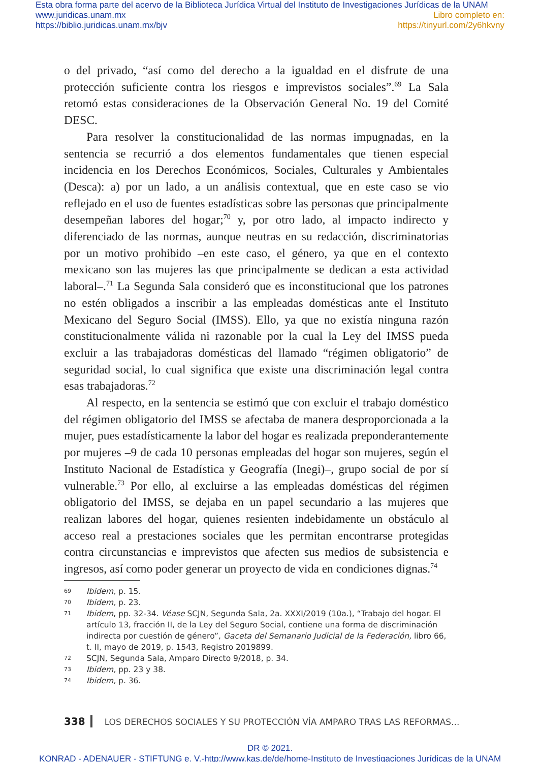Esta obra forma parte del acervo de la Biblioteca Jurídica Virtual del Instituto de Investigaciones Jurídicas de la UNAM
www.juridicas.unam.mx Libro completo en:
https://biblio.juridicas.unam.mx/bjv https://tinyurl.com/2y6hkvny
o del privado, “así como del derecho a la igualdad en el disfrute de una protección suficiente contra los riesgos e imprevistos sociales”.<sup>69</sup> La Sala retomó estas consideraciones de la Observación General No. 19 del Comité DESC.
Para resolver la constitucionalidad de las normas impugnadas, en la sentencia se recurrió a dos elementos fundamentales que tienen especial incidencia en los Derechos Económicos, Sociales, Culturales y Ambientales (Desca): a) por un lado, a un análisis contextual, que en este caso se vio reflejado en el uso de fuentes estadísticas sobre las personas que principalmente desempeñan labores del hogar;<sup>70</sup> y, por otro lado, al impacto indirecto y diferenciado de las normas, aunque neutras en su redacción, discriminatorias por un motivo prohibido –en este caso, el género, ya que en el contexto mexicano son las mujeres las que principalmente se dedican a esta actividad laboral–.<sup>71</sup> La Segunda Sala consideró que es inconstitucional que los patrones no estén obligados a inscribir a las empleadas domésticas ante el Instituto Mexicano del Seguro Social (IMSS). Ello, ya que no existía ninguna razón constitucionalmente válida ni razonable por la cual la Ley del IMSS pueda excluir a las trabajadoras domésticas del llamado “régimen obligatorio” de seguridad social, lo cual significa que existe una discriminación legal contra esas trabajadoras.<sup>72</sup>
Al respecto, en la sentencia se estimó que con excluir el trabajo doméstico del régimen obligatorio del IMSS se afectaba de manera desproporcionada a la mujer, pues estadísticamente la labor del hogar es realizada preponderantemente por mujeres –9 de cada 10 personas empleadas del hogar son mujeres, según el Instituto Nacional de Estadística y Geografía (Inegi)–, grupo social de por sí vulnerable.<sup>73</sup> Por ello, al excluirse a las empleadas domésticas del régimen obligatorio del IMSS, se dejaba en un papel secundario a las mujeres que realizan labores del hogar, quienes resienten indebidamente un obstáculo al acceso real a prestaciones sociales que les permitan encontrarse protegidas contra circunstancias e imprevistos que afecten sus medios de subsistencia e ingresos, así como poder generar un proyecto de vida en condiciones dignas.<sup>74</sup>
69 Ibidem, p. 15.
70 Ibidem, p. 23.
71 Ibidem, pp. 32-34. Véase SCJN, Segunda Sala, 2a. XXXI/2019 (10a.), “Trabajo del hogar. El artículo 13, fracción II, de la Ley del Seguro Social, contiene una forma de discriminación indirecta por cuestión de género”, Gaceta del Semanario Judicial de la Federación, libro 66, t. II, mayo de 2019, p. 1543, Registro 2019899.
72 SCJN, Segunda Sala, Amparo Directo 9/2018, p. 34.
73 Ibidem, pp. 23 y 38.
74 Ibidem, p. 36.
338 LOS DERECHOS SOCIALES Y SU PROTECCIÓN VÍA AMPARO TRAS LAS REFORMAS...
DR © 2021.
KONRAD - ADENAUER - STIFTUNG e. V.-http://www.kas.de/de/home-Instituto de Investigaciones Jurídicas de la UNAM